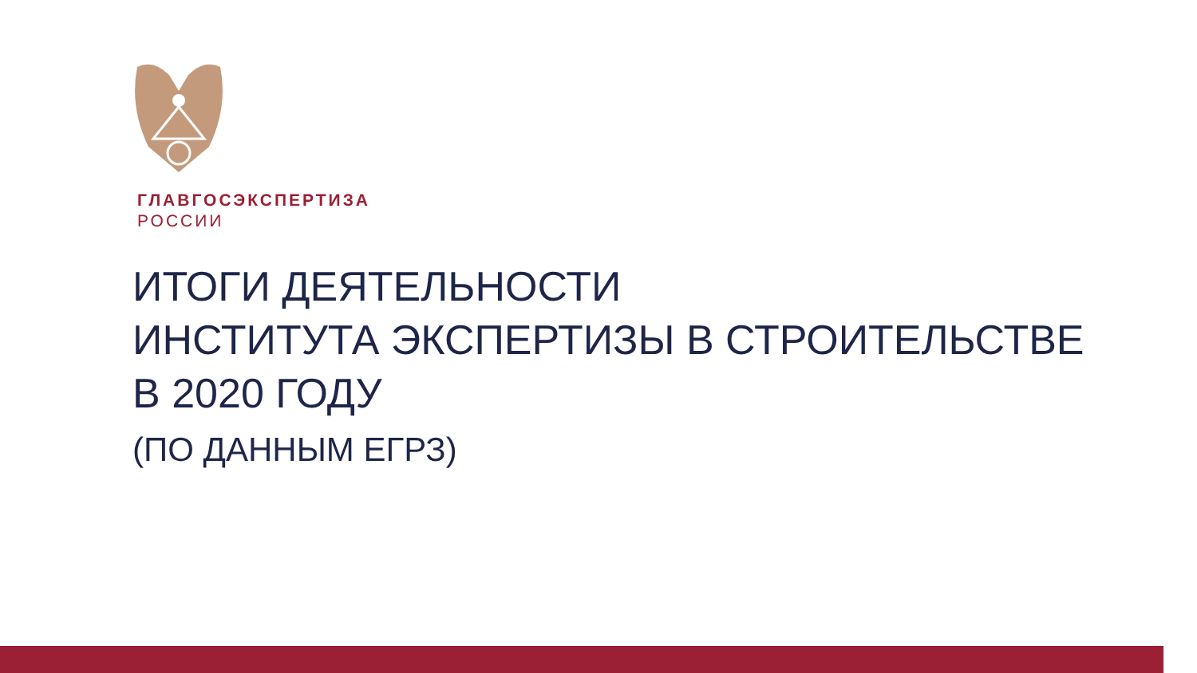ГЛАВГОСЭКСПЕРТИЗА
РОССИИ
ИТОГИ ДЕЯТЕЛЬНОСТИ
ИНСТИТУТА ЭКСПЕРТИЗЫ В СТРОИТЕЛЬСТВЕ
В 2020 ГОДУ
(ПО ДАННЫМ ЕГРЗ)